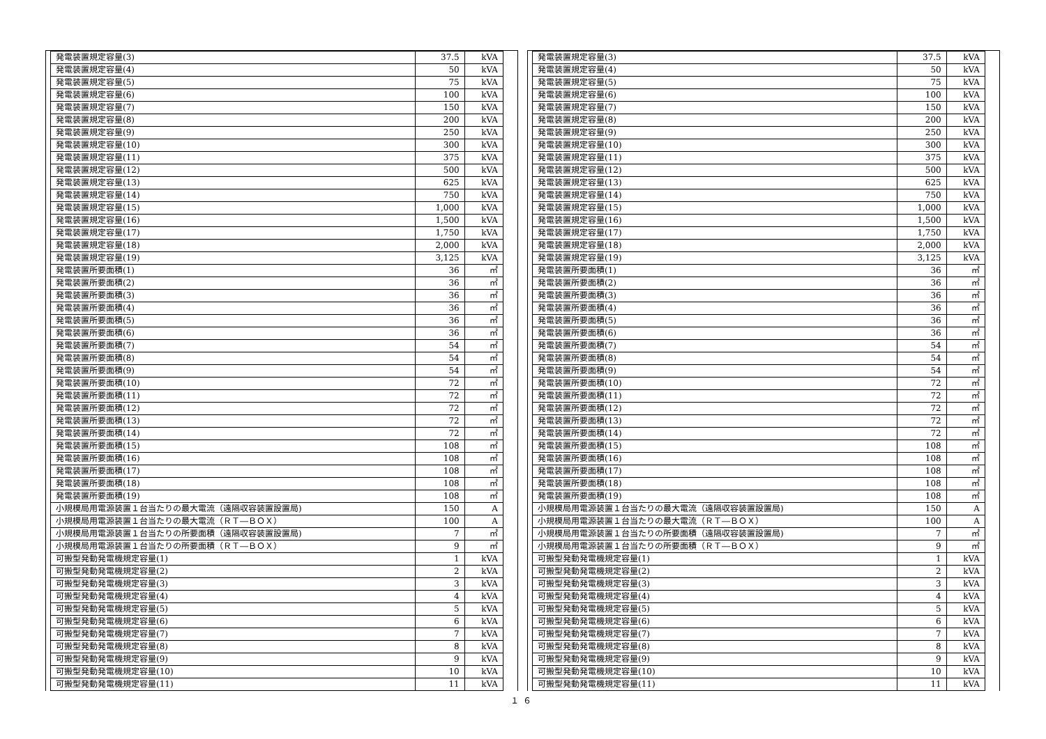| 発電装置規定容量(3) | 37.5 | kVA |
| 発電装置規定容量(4) | 50 | kVA |
| 発電装置規定容量(5) | 75 | kVA |
| 発電装置規定容量(6) | 100 | kVA |
| 発電装置規定容量(7) | 150 | kVA |
| 発電装置規定容量(8) | 200 | kVA |
| 発電装置規定容量(9) | 250 | kVA |
| 発電装置規定容量(10) | 300 | kVA |
| 発電装置規定容量(11) | 375 | kVA |
| 発電装置規定容量(12) | 500 | kVA |
| 発電装置規定容量(13) | 625 | kVA |
| 発電装置規定容量(14) | 750 | kVA |
| 発電装置規定容量(15) | 1,000 | kVA |
| 発電装置規定容量(16) | 1,500 | kVA |
| 発電装置規定容量(17) | 1,750 | kVA |
| 発電装置規定容量(18) | 2,000 | kVA |
| 発電装置規定容量(19) | 3,125 | kVA |
| 発電装置所要面積(1) | 36 | ㎡ |
| 発電装置所要面積(2) | 36 | ㎡ |
| 発電装置所要面積(3) | 36 | ㎡ |
| 発電装置所要面積(4) | 36 | ㎡ |
| 発電装置所要面積(5) | 36 | ㎡ |
| 発電装置所要面積(6) | 36 | ㎡ |
| 発電装置所要面積(7) | 54 | ㎡ |
| 発電装置所要面積(8) | 54 | ㎡ |
| 発電装置所要面積(9) | 54 | ㎡ |
| 発電装置所要面積(10) | 72 | ㎡ |
| 発電装置所要面積(11) | 72 | ㎡ |
| 発電装置所要面積(12) | 72 | ㎡ |
| 発電装置所要面積(13) | 72 | ㎡ |
| 発電装置所要面積(14) | 72 | ㎡ |
| 発電装置所要面積(15) | 108 | ㎡ |
| 発電装置所要面積(16) | 108 | ㎡ |
| 発電装置所要面積(17) | 108 | ㎡ |
| 発電装置所要面積(18) | 108 | ㎡ |
| 発電装置所要面積(19) | 108 | ㎡ |
| 小規模局用電源装置１台当たりの最大電流（遠隔収容装置設置局) | 150 | A |
| 小規模局用電源装置１台当たりの最大電流（ＲＴ―ＢＯＸ） | 100 | A |
| 小規模局用電源装置１台当たりの所要面積（遠隔収容装置設置局) | 7 | ㎡ |
| 小規模局用電源装置１台当たりの所要面積（ＲＴ―ＢＯＸ） | 9 | ㎡ |
| 可搬型発動発電機規定容量(1) | 1 | kVA |
| 可搬型発動発電機規定容量(2) | 2 | kVA |
| 可搬型発動発電機規定容量(3) | 3 | kVA |
| 可搬型発動発電機規定容量(4) | 4 | kVA |
| 可搬型発動発電機規定容量(5) | 5 | kVA |
| 可搬型発動発電機規定容量(6) | 6 | kVA |
| 可搬型発動発電機規定容量(7) | 7 | kVA |
| 可搬型発動発電機規定容量(8) | 8 | kVA |
| 可搬型発動発電機規定容量(9) | 9 | kVA |
| 可搬型発動発電機規定容量(10) | 10 | kVA |
| 可搬型発動発電機規定容量(11) | 11 | kVA |
| 発電装置規定容量(3) | 37.5 | kVA |
| 発電装置規定容量(4) | 50 | kVA |
| 発電装置規定容量(5) | 75 | kVA |
| 発電装置規定容量(6) | 100 | kVA |
| 発電装置規定容量(7) | 150 | kVA |
| 発電装置規定容量(8) | 200 | kVA |
| 発電装置規定容量(9) | 250 | kVA |
| 発電装置規定容量(10) | 300 | kVA |
| 発電装置規定容量(11) | 375 | kVA |
| 発電装置規定容量(12) | 500 | kVA |
| 発電装置規定容量(13) | 625 | kVA |
| 発電装置規定容量(14) | 750 | kVA |
| 発電装置規定容量(15) | 1,000 | kVA |
| 発電装置規定容量(16) | 1,500 | kVA |
| 発電装置規定容量(17) | 1,750 | kVA |
| 発電装置規定容量(18) | 2,000 | kVA |
| 発電装置規定容量(19) | 3,125 | kVA |
| 発電装置所要面積(1) | 36 | ㎡ |
| 発電装置所要面積(2) | 36 | ㎡ |
| 発電装置所要面積(3) | 36 | ㎡ |
| 発電装置所要面積(4) | 36 | ㎡ |
| 発電装置所要面積(5) | 36 | ㎡ |
| 発電装置所要面積(6) | 36 | ㎡ |
| 発電装置所要面積(7) | 54 | ㎡ |
| 発電装置所要面積(8) | 54 | ㎡ |
| 発電装置所要面積(9) | 54 | ㎡ |
| 発電装置所要面積(10) | 72 | ㎡ |
| 発電装置所要面積(11) | 72 | ㎡ |
| 発電装置所要面積(12) | 72 | ㎡ |
| 発電装置所要面積(13) | 72 | ㎡ |
| 発電装置所要面積(14) | 72 | ㎡ |
| 発電装置所要面積(15) | 108 | ㎡ |
| 発電装置所要面積(16) | 108 | ㎡ |
| 発電装置所要面積(17) | 108 | ㎡ |
| 発電装置所要面積(18) | 108 | ㎡ |
| 発電装置所要面積(19) | 108 | ㎡ |
| 小規模局用電源装置１台当たりの最大電流（遠隔収容装置設置局) | 150 | A |
| 小規模局用電源装置１台当たりの最大電流（ＲＴ―ＢＯＸ） | 100 | A |
| 小規模局用電源装置１台当たりの所要面積（遠隔収容装置設置局) | 7 | ㎡ |
| 小規模局用電源装置１台当たりの所要面積（ＲＴ―ＢＯＸ） | 9 | ㎡ |
| 可搬型発動発電機規定容量(1) | 1 | kVA |
| 可搬型発動発電機規定容量(2) | 2 | kVA |
| 可搬型発動発電機規定容量(3) | 3 | kVA |
| 可搬型発動発電機規定容量(4) | 4 | kVA |
| 可搬型発動発電機規定容量(5) | 5 | kVA |
| 可搬型発動発電機規定容量(6) | 6 | kVA |
| 可搬型発動発電機規定容量(7) | 7 | kVA |
| 可搬型発動発電機規定容量(8) | 8 | kVA |
| 可搬型発動発電機規定容量(9) | 9 | kVA |
| 可搬型発動発電機規定容量(10) | 10 | kVA |
| 可搬型発動発電機規定容量(11) | 11 | kVA |
１６